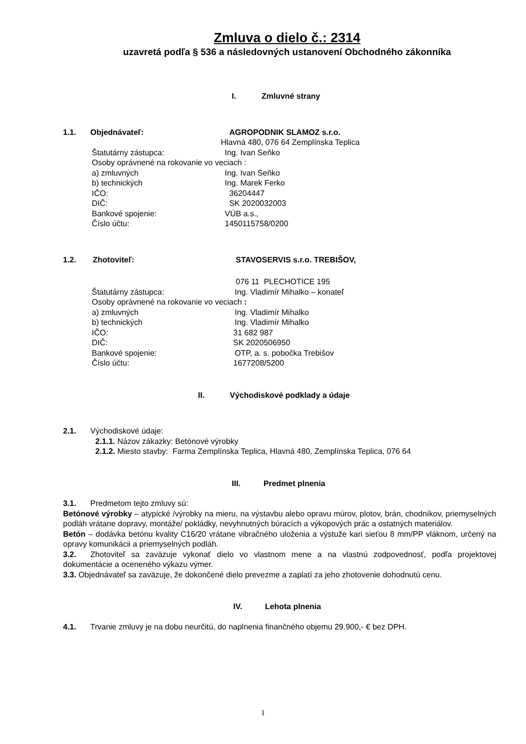Zmluva o dielo č.: 2314
uzavretá podľa § 536 a následovných ustanovení Obchodného zákonníka
I. Zmluvné strany
1.1. Objednávateľ: AGROPODNIK SLAMOZ s.r.o.
Hlavná 480, 076 64 Zemplínska Teplica
Štatutárny zástupca: Ing. Ivan Seňko
Osoby oprávnené na rokovanie vo veciach :
a) zmluvných Ing. Ivan Seňko
b) technických Ing. Marek Ferko
IČO: 36204447
DIČ: SK 2020032003
Bankové spojenie: VÚB a.s.,
Číslo účtu: 1450115758/0200
1.2. Zhotoviteľ: STAVOSERVIS s.r.o. TREBIŠOV,
076 11 PLECHOTICE 195
Štatutárny zástupca: Ing. Vladimír Mihalko – konateľ
Osoby oprávnené na rokovanie vo veciach :
a) zmluvných Ing. Vladimír Mihalko
b) technických Ing. Vladimír Mihalko
IČO: 31 682 987
DIČ: SK 2020506950
Bankové spojenie: OTP, a. s. pobočka Trebišov
Číslo účtu: 1677208/5200
II. Východiskové podklady a údaje
2.1. Východiskové údaje:
2.1.1. Názov zákazky: Betónové výrobky
2.1.2. Miesto stavby: Farma Zemplínska Teplica, Hlavná 480, Zemplínska Teplica, 076 64
III. Predmet plnenia
3.1. Predmetom tejto zmluvy sú:
Betónové výrobky – atypické /výrobky na mieru, na výstavbu alebo opravu múrov, plotov, brán, chodníkov, priemyselných podláh vrátane dopravy, montáže/ pokládky, nevyhnutných búracích a výkopových prác a ostatných materiálov.
Betón – dodávka betónu kvality C16/20 vrátane vibračného uloženia a výstuže kari sieťou 8 mm/PP vláknom, určený na opravy komunikácii a priemyselných podláh.
3.2. Zhotoviteľ sa zaväzuje vykonať dielo vo vlastnom mene a na vlastnú zodpovednosť, podľa projektovej dokumentácie a oceneného výkazu výmer.
3.3. Objednávateľ sa zaväzuje, že dokončené dielo prevezme a zaplatí za jeho zhotovenie dohodnutú cenu.
IV. Lehota plnenia
4.1. Trvanie zmluvy je na dobu neurčitú, do naplnenia finančného objemu 29.900,- € bez DPH.
1